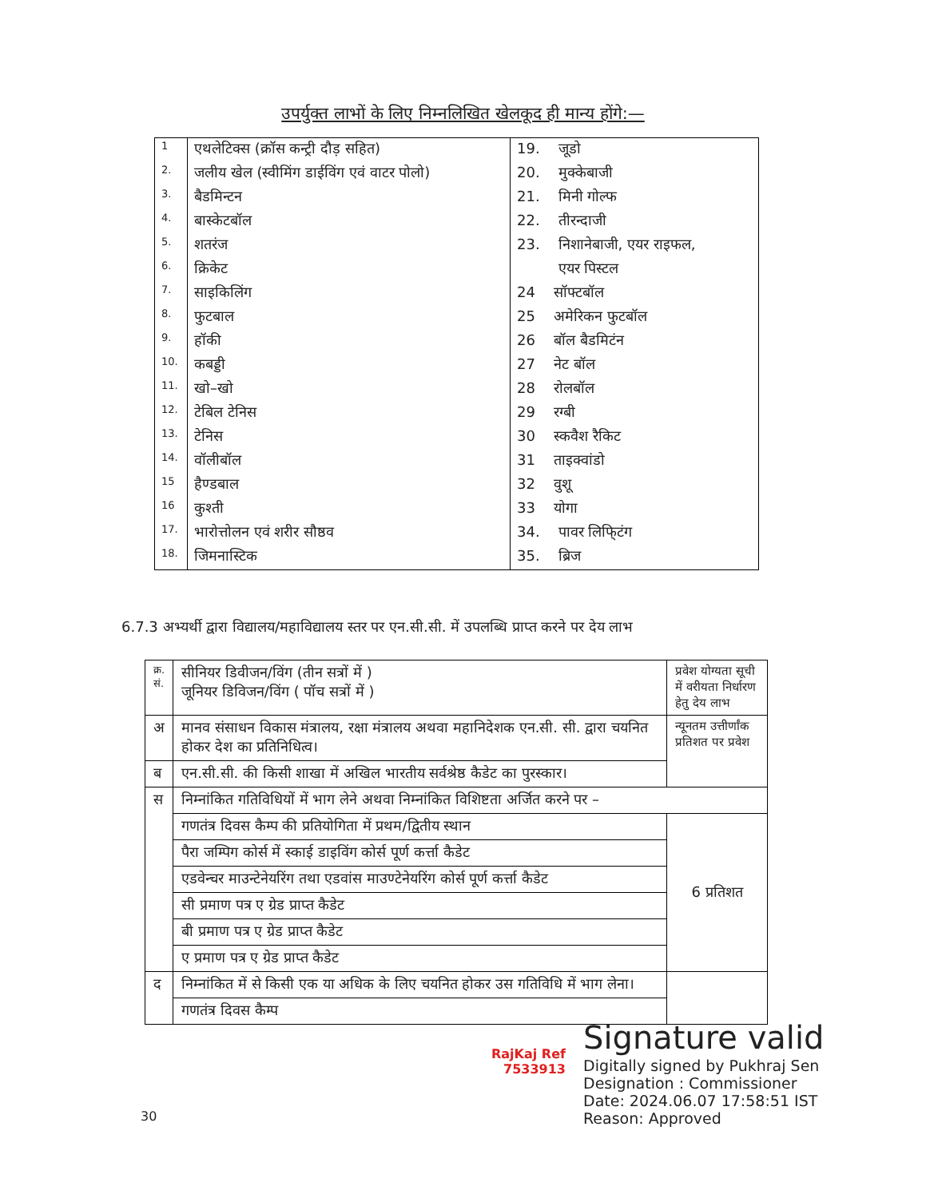उपर्युक्त लाभों के लिए निम्नलिखित खेलकूद ही मान्य होंगे:—
| 1 | एथलेटिक्स (क्रॉस कन्ट्री दौड़ सहित) | 19. जूडो |
| 2. | जलीय खेल (स्वीमिंग डाईविंग एवं वाटर पोलो) | 20. मुक्केबाजी |
| 3. | बैडमिन्टन | 21. मिनी गोल्फ |
| 4. | बास्केटबॉल | 22. तीरन्दाजी |
| 5. | शतरंज | 23. निशानेबाजी, एयर राइफल, |
| 6. | क्रिकेट | एयर पिस्टल |
| 7. | साइकिलिंग | 24 सॉफ्टबॉल |
| 8. | फुटबाल | 25 अमेरिकन फुटबॉल |
| 9. | हॉकी | 26 बॉल बैडमिटंन |
| 10. | कबड्डी | 27 नेट बॉल |
| 11. | खो–खो | 28 रोलबॉल |
| 12. | टेबिल टेनिस | 29 रग्बी |
| 13. | टेनिस | 30 स्कवैश रैकिट |
| 14. | वॉलीबॉल | 31 ताइक्वांडो |
| 15 | हैण्डबाल | 32 वुशू |
| 16 | कुश्ती | 33 योगा |
| 17. | भारोत्तोलन एवं शरीर सौष्ठव | 34. पावर लिफि्टंग |
| 18. | जिमनास्टिक | 35. ब्रिज |
6.7.3 अभ्यर्थी द्वारा विद्यालय/महाविद्यालय स्तर पर एन.सी.सी. में उपलब्धि प्राप्त करने पर देय लाभ
| क्र. सं. | सीनियर डिवीजन/विंग (तीन सत्रों में ) जूनियर डिविजन/विंग ( पॉच सत्रों में ) | प्रवेश योग्यता सूची में वरीयता निर्धारण हेतु देय लाभ |
| अ | मानव संसाधन विकास मंत्रालय, रक्षा मंत्रालय अथवा महानिदेशक एन.सी. सी. द्वारा चयनित होकर देश का प्रतिनिधित्व। | न्यूनतम उत्तीर्णांक प्रतिशत पर प्रवेश |
| ब | एन.सी.सी. की किसी शाखा में अखिल भारतीय सर्वश्रेष्ठ कैडेट का पुरस्कार। | |
| स | निम्नांकित गतिविधियों में भाग लेने अथवा निम्नांकित विशिष्टता अर्जित करने पर – | |
| | गणतंत्र दिवस कैम्प की प्रतियोगिता में प्रथम/द्वितीय स्थान | 6 प्रतिशत |
| | पैरा जम्पिग कोर्स में स्काई डाइविंग कोर्स पूर्ण कर्त्ता कैडेट | |
| | एडवेन्चर माउन्टेनेयरिंग तथा एडवांस माउण्टेनेयरिंग कोर्स पूर्ण कर्त्ता कैडेट | |
| | सी प्रमाण पत्र ए ग्रेड प्राप्त कैडेट | |
| | बी प्रमाण पत्र ए ग्रेड प्राप्त कैडेट | |
| | ए प्रमाण पत्र ए ग्रेड प्राप्त कैडेट | |
| द | निम्नांकित में से किसी एक या अधिक के लिए चयनित होकर उस गतिविधि में भाग लेना। | |
| | गणतंत्र दिवस कैम्प | |
RajKaj Ref
7533913
Signature valid
Digitally signed by Pukhraj Sen
Designation : Commissioner
Date: 2024.06.07 17:58:51 IST
Reason: Approved
30